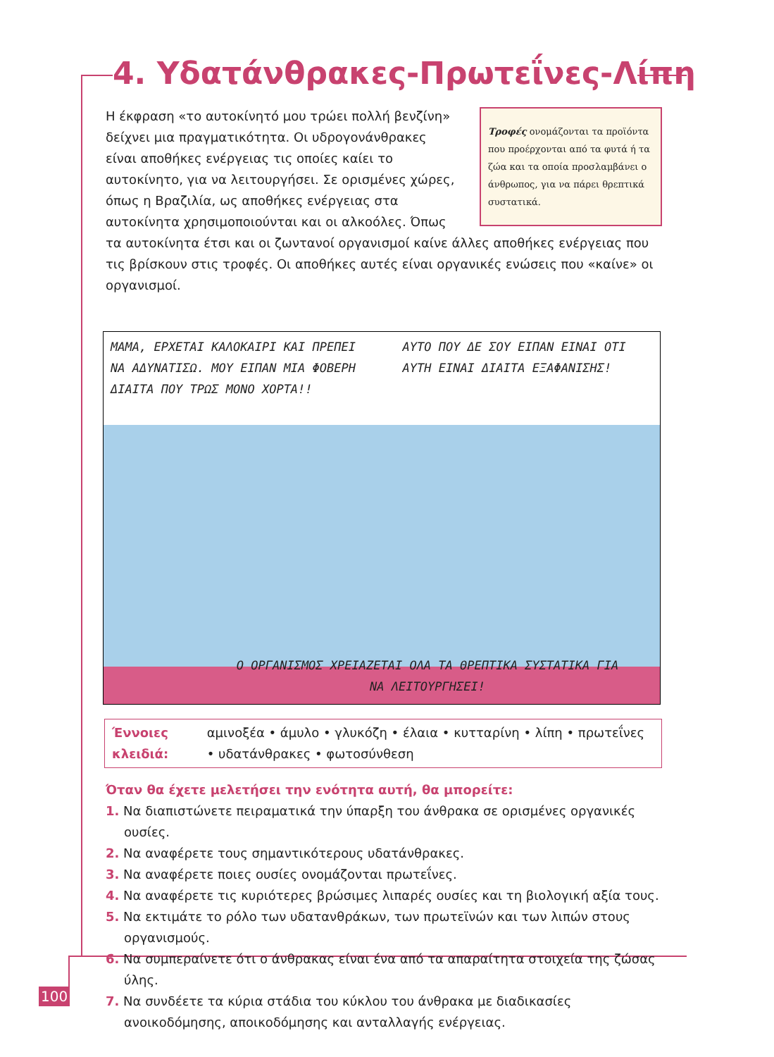4. Υδατάνθρακες-Πρωτεΐνες-Λίπη
Τροφές ονομάζονται τα προϊόντα που προέρχονται από τα φυτά ή τα ζώα και τα οποία προσλαμβάνει ο άνθρωπος, για να πάρει θρεπτικά συστατικά.
Η έκφραση «το αυτοκίνητό μου τρώει πολλή βενζίνη» δείχνει μια πραγματικότητα. Οι υδρογονάνθρακες είναι αποθήκες ενέργειας τις οποίες καίει το αυτοκίνητο, για να λειτουργήσει. Σε ορισμένες χώρες, όπως η Βραζιλία, ως αποθήκες ενέργειας στα αυτοκίνητα χρησιμοποιούνται και οι αλκοόλες. Όπως τα αυτοκίνητα έτσι και οι ζωντανοί οργανισμοί καίνε άλλες αποθήκες ενέργειας που τις βρίσκουν στις τροφές. Οι αποθήκες αυτές είναι οργανικές ενώσεις που «καίνε» οι οργανισμοί.
ΜΑΜΑ, ΕΡΧΕΤΑΙ ΚΑΛΟΚΑΙΡΙ ΚΑΙ ΠΡΕΠΕΙ ΝΑ ΑΔΥΝΑΤΙΣΩ. ΜΟΥ ΕΙΠΑΝ ΜΙΑ ΦΟΒΕΡΗ ΔΙΑΙΤΑ ΠΟΥ ΤΡΩΣ ΜΟΝΟ ΧΟΡΤΑ!!
ΑΥΤΟ ΠΟΥ ΔΕ ΣΟΥ ΕΙΠΑΝ ΕΙΝΑΙ ΟΤΙ ΑΥΤΗ ΕΙΝΑΙ ΔΙΑΙΤΑ ΕΞΑΦΑΝΙΣΗΣ!
Ο ΟΡΓΑΝΙΣΜΟΣ ΧΡΕΙΑΖΕΤΑΙ ΟΛΑ ΤΑ ΘΡΕΠΤΙΚΑ ΣΥΣΤΑΤΙΚΑ ΓΙΑ ΝΑ ΛΕΙΤΟΥΡΓΗΣΕΙ!
Έννοιες κλειδιά: αμινοξέα • άμυλο • γλυκόζη • έλαια • κυτταρίνη • λίπη • πρωτεΐνες • υδατάνθρακες • φωτοσύνθεση
Όταν θα έχετε μελετήσει την ενότητα αυτή, θα μπορείτε:
1. Να διαπιστώνετε πειραματικά την ύπαρξη του άνθρακα σε ορισμένες οργανικές ουσίες.
2. Να αναφέρετε τους σημαντικότερους υδατάνθρακες.
3. Να αναφέρετε ποιες ουσίες ονομάζονται πρωτεΐνες.
4. Να αναφέρετε τις κυριότερες βρώσιμες λιπαρές ουσίες και τη βιολογική αξία τους.
5. Να εκτιμάτε το ρόλο των υδατανθράκων, των πρωτεϊνών και των λιπών στους οργανισμούς.
6. Να συμπεραίνετε ότι ο άνθρακας είναι ένα από τα απαραίτητα στοιχεία της ζώσας ύλης.
7. Να συνδέετε τα κύρια στάδια του κύκλου του άνθρακα με διαδικασίες ανοικοδόμησης, αποικοδόμησης και ανταλλαγής ενέργειας.
100